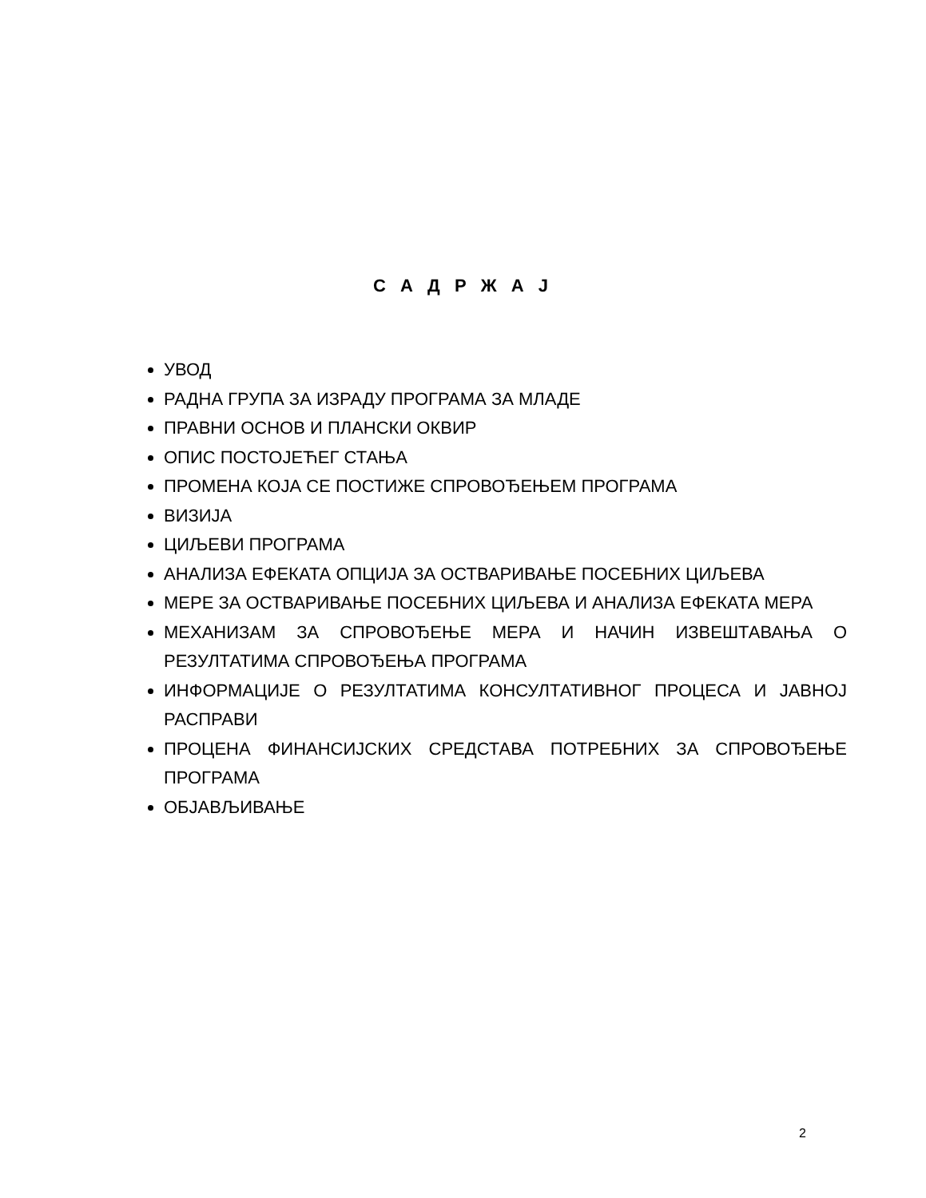С А Д Р Ж А Ј
УВОД
РАДНА ГРУПА ЗА ИЗРАДУ ПРОГРАМА ЗА МЛАДЕ
ПРАВНИ ОСНОВ И ПЛАНСКИ ОКВИР
ОПИС ПОСТОЈЕЋЕГ СТАЊА
ПРОМЕНА КОЈА СЕ ПОСТИЖЕ СПРОВОЂЕЊЕМ ПРОГРАМА
ВИЗИЈА
ЦИЉЕВИ ПРОГРАМА
АНАЛИЗА ЕФЕКАТА ОПЦИЈА ЗА ОСТВАРИВАЊЕ ПОСЕБНИХ ЦИЉЕВА
МЕРЕ ЗА ОСТВАРИВАЊЕ ПОСЕБНИХ ЦИЉЕВА И АНАЛИЗА ЕФЕКАТА МЕРА
МЕХАНИЗАМ ЗА СПРОВОЂЕЊЕ МЕРА И НАЧИН ИЗВЕШТАВАЊА О РЕЗУЛТАТИМА СПРОВОЂЕЊА ПРОГРАМА
ИНФОРМАЦИЈЕ О РЕЗУЛТАТИМА КОНСУЛТАТИВНОГ ПРОЦЕСА И ЈАВНОЈ РАСПРАВИ
ПРОЦЕНА ФИНАНСИЈСКИХ СРЕДСТАВА ПОТРЕБНИХ ЗА СПРОВОЂЕЊЕ ПРОГРАМА
ОБЈАВЉИВАЊЕ
2